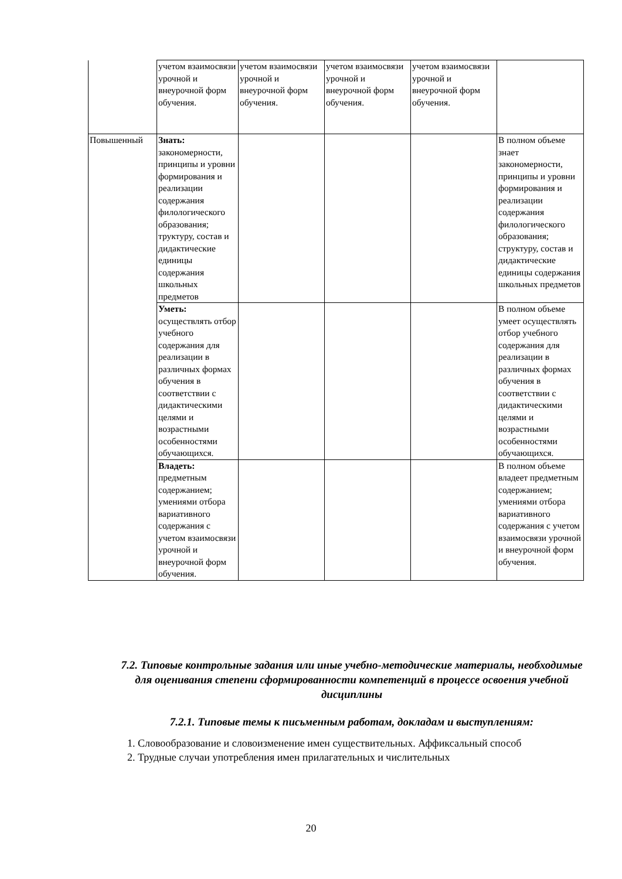| | учетом взаимосвязи урочной и внеурочной форм обучения. | учетом взаимосвязи урочной и внеурочной форм обучения. | учетом взаимосвязи урочной и внеурочной форм обучения. | учетом взаимосвязи урочной и внеурочной форм обучения. | |
| Повышенный | Знать: закономерности, принципы и уровни формирования и реализации содержания филологического образования; труктуру, состав и дидактические единицы содержания школьных предметов | | | | В полном объеме знает закономерности, принципы и уровни формирования и реализации содержания филологического образования; структуру, состав и дидактические единицы содержания школьных предметов |
| | Уметь: осуществлять отбор учебного содержания для реализации в различных формах обучения в соответствии с дидактическими целями и возрастными особенностями обучающихся. | | | | В полном объеме умеет осуществлять отбор учебного содержания для реализации в различных формах обучения в соответствии с дидактическими целями и возрастными особенностями обучающихся. |
| | Владеть: предметным содержанием; умениями отбора вариативного содержания с учетом взаимосвязи урочной и внеурочной форм обучения. | | | | В полном объеме владеет предметным содержанием; умениями отбора вариативного содержания с учетом взаимосвязи урочной и внеурочной форм обучения. |
7.2. Типовые контрольные задания или иные учебно-методические материалы, необходимые для оценивания степени сформированности компетенций в процессе освоения учебной дисциплины
7.2.1. Типовые темы к письменным работам, докладам и выступлениям:
1. Словообразование и словоизменение имен существительных. Аффиксальный способ
2. Трудные случаи употребления имен прилагательных и числительных
20